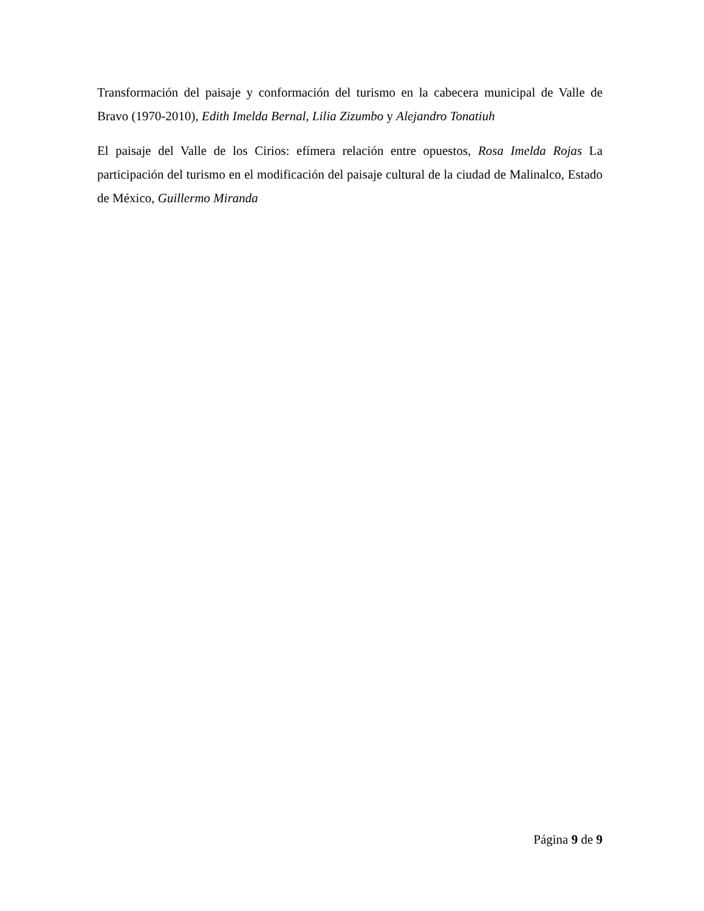Transformación del paisaje y conformación del turismo en la cabecera municipal de Valle de Bravo (1970-2010), Edith Imelda Bernal, Lilia Zizumbo y Alejandro Tonatiuh
El paisaje del Valle de los Cirios: efímera relación entre opuestos, Rosa Imelda Rojas La participación del turismo en el modificación del paisaje cultural de la ciudad de Malinalco, Estado de México, Guillermo Miranda
Página 9 de 9